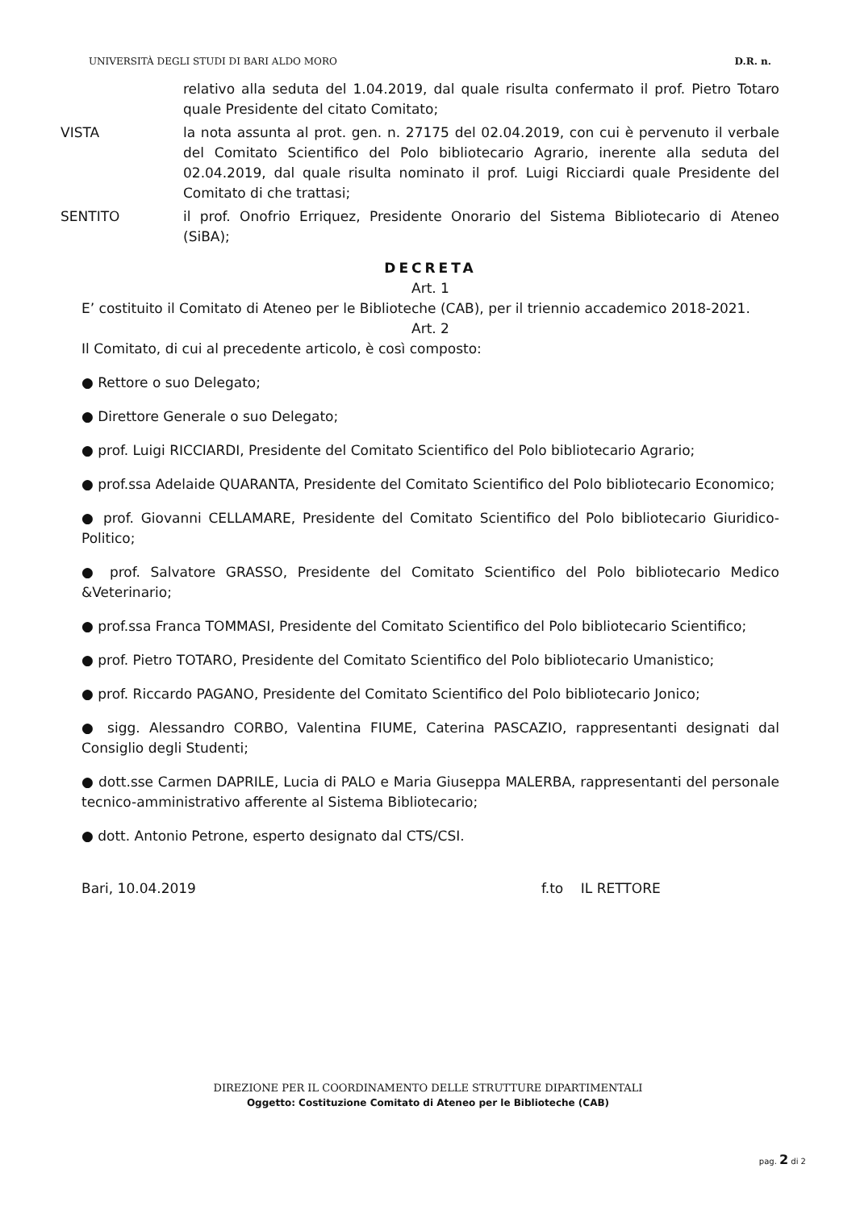UNIVERSITÀ DEGLI STUDI DI BARI ALDO MORO D.R. n.
relativo alla seduta del 1.04.2019, dal quale risulta confermato il prof. Pietro Totaro quale Presidente del citato Comitato;
VISTA la nota assunta al prot. gen. n. 27175 del 02.04.2019, con cui è pervenuto il verbale del Comitato Scientifico del Polo bibliotecario Agrario, inerente alla seduta del 02.04.2019, dal quale risulta nominato il prof. Luigi Ricciardi quale Presidente del Comitato di che trattasi;
SENTITO il prof. Onofrio Erriquez, Presidente Onorario del Sistema Bibliotecario di Ateneo (SiBA);
DECRETA
Art. 1
E’ costituito il Comitato di Ateneo per le Biblioteche (CAB), per il triennio accademico 2018-2021.
Art. 2
Il Comitato, di cui al precedente articolo, è così composto:
● Rettore o suo Delegato;
● Direttore Generale o suo Delegato;
● prof. Luigi RICCIARDI, Presidente del Comitato Scientifico del Polo bibliotecario Agrario;
● prof.ssa Adelaide QUARANTA, Presidente del Comitato Scientifico del Polo bibliotecario Economico;
● prof. Giovanni CELLAMARE, Presidente del Comitato Scientifico del Polo bibliotecario Giuridico-Politico;
● prof. Salvatore GRASSO, Presidente del Comitato Scientifico del Polo bibliotecario Medico &Veterinario;
● prof.ssa Franca TOMMASI, Presidente del Comitato Scientifico del Polo bibliotecario Scientifico;
● prof. Pietro TOTARO, Presidente del Comitato Scientifico del Polo bibliotecario Umanistico;
● prof. Riccardo PAGANO, Presidente del Comitato Scientifico del Polo bibliotecario Jonico;
● sigg. Alessandro CORBO, Valentina FIUME, Caterina PASCAZIO, rappresentanti designati dal Consiglio degli Studenti;
● dott.sse Carmen DAPRILE, Lucia di PALO e Maria Giuseppa MALERBA, rappresentanti del personale tecnico-amministrativo afferente al Sistema Bibliotecario;
● dott. Antonio Petrone, esperto designato dal CTS/CSI.
Bari, 10.04.2019 f.to IL RETTORE
DIREZIONE PER IL COORDINAMENTO DELLE STRUTTURE DIPARTIMENTALI
Oggetto: Costituzione Comitato di Ateneo per le Biblioteche (CAB)
pag. 2 di 2